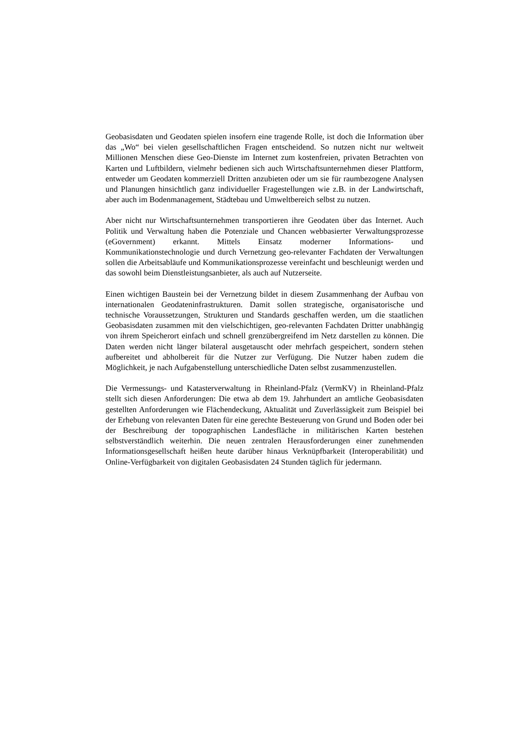Geobasisdaten und Geodaten spielen insofern eine tragende Rolle, ist doch die Information über das „Wo“ bei vielen gesellschaftlichen Fragen entscheidend. So nutzen nicht nur weltweit Millionen Menschen diese Geo-Dienste im Internet zum kostenfreien, privaten Betrachten von Karten und Luftbildern, vielmehr bedienen sich auch Wirtschaftsunternehmen dieser Plattform, entweder um Geodaten kommerziell Dritten anzubieten oder um sie für raumbezogene Analysen und Planungen hinsichtlich ganz individueller Fragestellungen wie z.B. in der Landwirtschaft, aber auch im Bodenmanagement, Städtebau und Umweltbereich selbst zu nutzen.
Aber nicht nur Wirtschaftsunternehmen transportieren ihre Geodaten über das Internet. Auch Politik und Verwaltung haben die Potenziale und Chancen webbasierter Verwaltungsprozesse (eGovernment) erkannt. Mittels Einsatz moderner Informations- und Kommunikationstechnologie und durch Vernetzung geo-relevanter Fachdaten der Verwaltungen sollen die Arbeitsabläufe und Kommunikationsprozesse vereinfacht und beschleunigt werden und das sowohl beim Dienstleistungsanbieter, als auch auf Nutzerseite.
Einen wichtigen Baustein bei der Vernetzung bildet in diesem Zusammenhang der Aufbau von internationalen Geodateninfrastrukturen. Damit sollen strategische, organisatorische und technische Voraussetzungen, Strukturen und Standards geschaffen werden, um die staatlichen Geobasisdaten zusammen mit den vielschichtigen, geo-relevanten Fachdaten Dritter unabhängig von ihrem Speicherort einfach und schnell grenzübergreifend im Netz darstellen zu können. Die Daten werden nicht länger bilateral ausgetauscht oder mehrfach gespeichert, sondern stehen aufbereitet und abholbereit für die Nutzer zur Verfügung. Die Nutzer haben zudem die Möglichkeit, je nach Aufgabenstellung unterschiedliche Daten selbst zusammenzustellen.
Die Vermessungs- und Katasterverwaltung in Rheinland-Pfalz (VermKV) in Rheinland-Pfalz stellt sich diesen Anforderungen: Die etwa ab dem 19. Jahrhundert an amtliche Geobasisdaten gestellten Anforderungen wie Flächendeckung, Aktualität und Zuverlässigkeit zum Beispiel bei der Erhebung von relevanten Daten für eine gerechte Besteuerung von Grund und Boden oder bei der Beschreibung der topographischen Landesfläche in militärischen Karten bestehen selbstverständlich weiterhin. Die neuen zentralen Herausforderungen einer zunehmenden Informationsgesellschaft heißen heute darüber hinaus Verknüpfbarkeit (Interoperabilität) und Online-Verfügbarkeit von digitalen Geobasisdaten 24 Stunden täglich für jedermann.